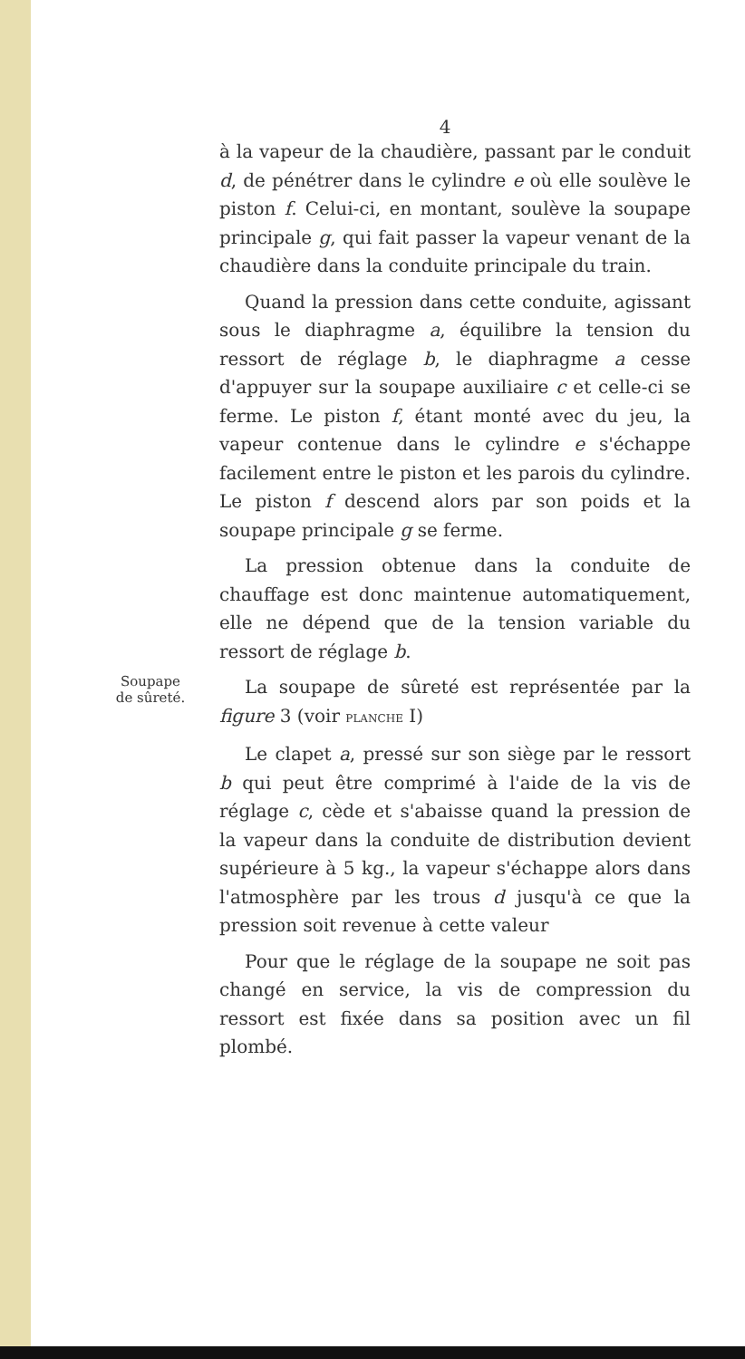4
à la vapeur de la chaudière, passant par le conduit d, de pénétrer dans le cylindre e où elle soulève le piston f. Celui-ci, en montant, soulève la soupape principale g, qui fait passer la vapeur venant de la chaudière dans la conduite principale du train.
Quand la pression dans cette conduite, agissant sous le diaphragme a, équilibre la tension du ressort de réglage b, le diaphragme a cesse d'appuyer sur la soupape auxiliaire c et celle-ci se ferme. Le piston f, étant monté avec du jeu, la vapeur contenue dans le cylindre e s'échappe facilement entre le piston et les parois du cylindre. Le piston f descend alors par son poids et la soupape principale g se ferme.
La pression obtenue dans la conduite de chauffage est donc maintenue automatiquement, elle ne dépend que de la tension variable du ressort de réglage b.
Soupape
de sûreté.
La soupape de sûreté est représentée par la figure 3 (voir PLANCHE I)
Le clapet a, pressé sur son siège par le ressort b qui peut être comprimé à l'aide de la vis de réglage c, cède et s'abaisse quand la pression de la vapeur dans la conduite de distribution devient supérieure à 5 kg., la vapeur s'échappe alors dans l'atmosphère par les trous d jusqu'à ce que la pression soit revenue à cette valeur
Pour que le réglage de la soupape ne soit pas changé en service, la vis de compression du ressort est fixée dans sa position avec un fil plombé.